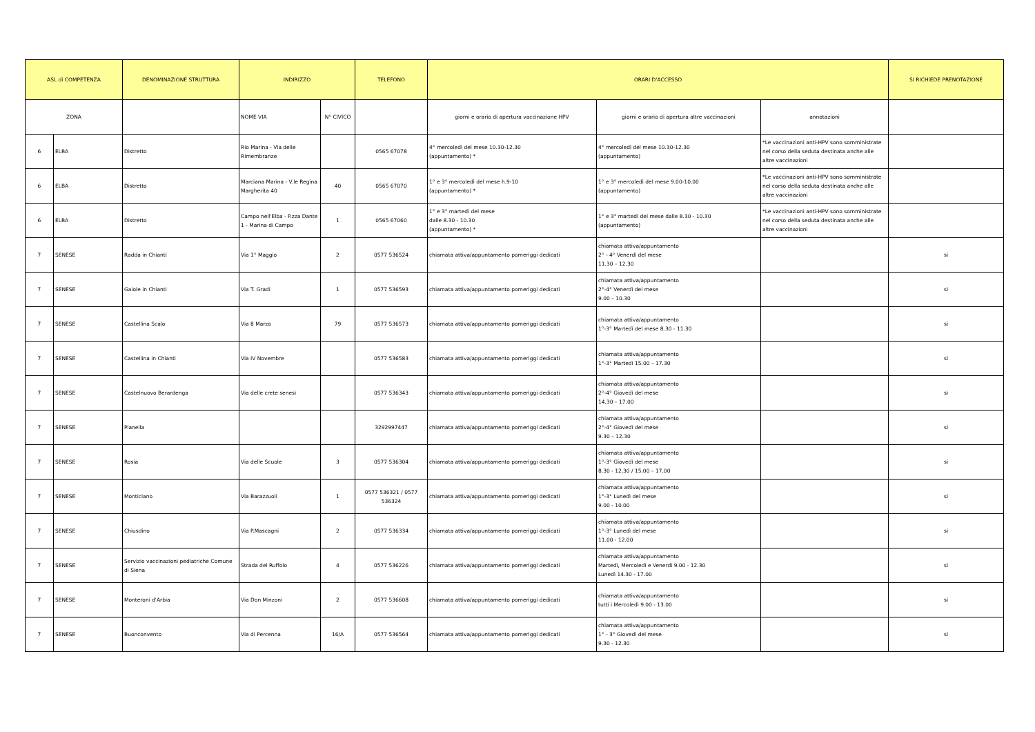| ASL di COMPETENZA | | DENOMINAZIONE STRUTTURA | INDIRIZZO | | TELEFONO | ORARI D'ACCESSO | | | SI RICHIEDE PRENOTAZIONE |
| --- | --- | --- | --- | --- | --- | --- | --- | --- | --- |
| ZONA | | | NOME VIA | N° CIVICO | | giorni e orario di apertura vaccinazione HPV | giorni e orario di apertura altre vaccinazioni | annotazioni | |
| 6 | ELBA | Distretto | Rio Marina - Via delle Rimembranze | | 0565 67078 | 4° mercoledì del mese 10.30-12.30 (appuntamento) * | 4° mercoledì del mese 10.30-12.30 (appuntamento) | *Le vaccinazioni anti-HPV sono somministrate nel corso della seduta destinata anche alle altre vaccinazioni | |
| 6 | ELBA | Distretto | Marciana Marina - V.le Regina Margherita 40 | 40 | 0565 67070 | 1° e 3° mercoledì del mese h.9-10 (appuntamento) * | 1° e 3° mercoledì del mese 9.00-10.00 (appuntamento) | *Le vaccinazioni anti-HPV sono somministrate nel corso della seduta destinata anche alle altre vaccinazioni | |
| 6 | ELBA | Distretto | Campo nell'Elba - P.zza Dante 1 - Marina di Campo | 1 | 0565 67060 | 1° e 3° martedì del mese dalle 8.30 - 10.30 (appuntamento) * | 1° e 3° martedì del mese dalle 8.30 - 10.30 (appuntamento) | *Le vaccinazioni anti-HPV sono somministrate nel corso della seduta destinata anche alle altre vaccinazioni | |
| 7 | SENESE | Radda in Chianti | Via 1° Maggio | 2 | 0577 536524 | chiamata attiva/appuntamento pomeriggi dedicati | chiamata attiva/appuntamento 2° - 4° Venerdì del mese 11.30 – 12.30 | | si |
| 7 | SENESE | Gaiole in Chianti | Via T. Gradi | 1 | 0577 536593 | chiamata attiva/appuntamento pomeriggi dedicati | chiamata attiva/appuntamento 2°-4° Venerdì del mese 9.00 – 10.30 | | si |
| 7 | SENESE | Castellina Scalo | Via 8 Marzo | 79 | 0577 536573 | chiamata attiva/appuntamento pomeriggi dedicati | chiamata attiva/appuntamento 1°-3° Martedì del mese 8.30 - 11.30 | | si |
| 7 | SENESE | Castellina in Chianti | Via IV Novembre | | 0577 536583 | chiamata attiva/appuntamento pomeriggi dedicati | chiamata attiva/appuntamento 1°-3° Martedì 15.00 – 17.30 | | si |
| 7 | SENESE | Castelnuovo Berardenga | Via delle crete senesi | | 0577 536343 | chiamata attiva/appuntamento pomeriggi dedicati | chiamata attiva/appuntamento 2°-4° Giovedì del mese 14.30 – 17.00 | | si |
| 7 | SENESE | Pianella | | | 3292997447 | chiamata attiva/appuntamento pomeriggi dedicati | chiamata attiva/appuntamento 2°-4° Giovedì del mese 9.30 – 12.30 | | si |
| 7 | SENESE | Rosia | Via delle Scuole | 3 | 0577 536304 | chiamata attiva/appuntamento pomeriggi dedicati | chiamata attiva/appuntamento 1°-3° Giovedì del mese 8.30 - 12.30 / 15.00 – 17.00 | | si |
| 7 | SENESE | Monticiano | Via Barazzuoli | 1 | 0577 536321 / 0577 536324 | chiamata attiva/appuntamento pomeriggi dedicati | chiamata attiva/appuntamento 1°-3° Lunedì del mese 9.00 - 10.00 | | si |
| 7 | SENESE | Chiusdino | Via P.Mascagni | 2 | 0577 536334 | chiamata attiva/appuntamento pomeriggi dedicati | chiamata attiva/appuntamento 1°-3° Lunedì del mese 11.00 - 12.00 | | si |
| 7 | SENESE | Servizio vaccinazioni pediatriche Comune di Siena | Strada del Ruffolo | 4 | 0577 536226 | chiamata attiva/appuntamento pomeriggi dedicati | chiamata attiva/appuntamento Martedì, Mercoledì e Venerdì 9.00 - 12.30 Lunedì 14.30 - 17.00 | | si |
| 7 | SENESE | Monteroni d'Arbia | Via Don Minzoni | 2 | 0577 536608 | chiamata attiva/appuntamento pomeriggi dedicati | chiamata attiva/appuntamento tutti i Mercoledì 9.00 - 13.00 | | si |
| 7 | SENESE | Buonconvento | Via di Percenna | 16/A | 0577 536564 | chiamata attiva/appuntamento pomeriggi dedicati | chiamata attiva/appuntamento 1° - 3° Giovedì del mese 9.30 - 12.30 | | si |